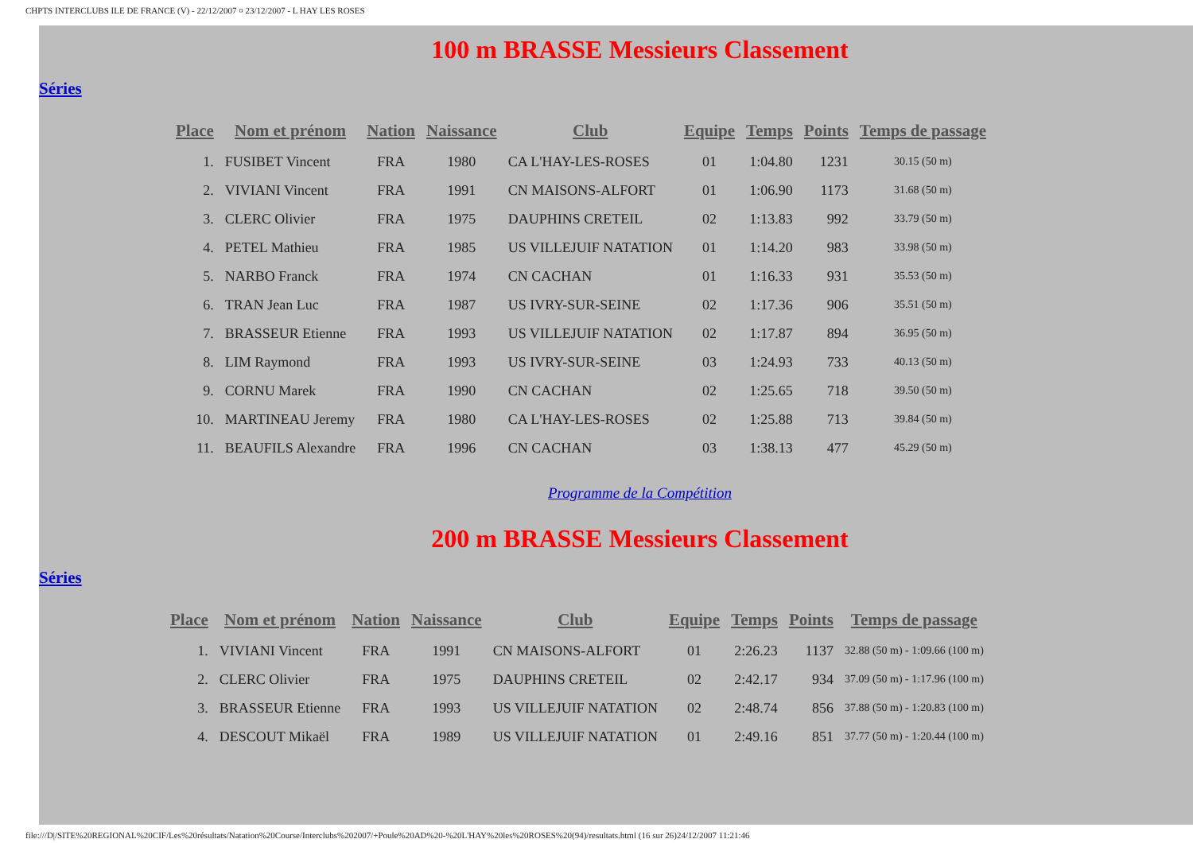CHPTS INTERCLUBS ILE DE FRANCE (V) - 22/12/2007 ¤ 23/12/2007 - L HAY LES ROSES
100 m BRASSE Messieurs Classement
Séries
| Place | Nom et prénom | Nation | Naissance | Club | Equipe | Temps | Points | Temps de passage |
| --- | --- | --- | --- | --- | --- | --- | --- | --- |
| 1. | FUSIBET Vincent | FRA | 1980 | CA L'HAY-LES-ROSES | 01 | 1:04.80 | 1231 | 30.15 (50 m) |
| 2. | VIVIANI Vincent | FRA | 1991 | CN MAISONS-ALFORT | 01 | 1:06.90 | 1173 | 31.68 (50 m) |
| 3. | CLERC Olivier | FRA | 1975 | DAUPHINS CRETEIL | 02 | 1:13.83 | 992 | 33.79 (50 m) |
| 4. | PETEL Mathieu | FRA | 1985 | US VILLEJUIF NATATION | 01 | 1:14.20 | 983 | 33.98 (50 m) |
| 5. | NARBO Franck | FRA | 1974 | CN CACHAN | 01 | 1:16.33 | 931 | 35.53 (50 m) |
| 6. | TRAN Jean Luc | FRA | 1987 | US IVRY-SUR-SEINE | 02 | 1:17.36 | 906 | 35.51 (50 m) |
| 7. | BRASSEUR Etienne | FRA | 1993 | US VILLEJUIF NATATION | 02 | 1:17.87 | 894 | 36.95 (50 m) |
| 8. | LIM Raymond | FRA | 1993 | US IVRY-SUR-SEINE | 03 | 1:24.93 | 733 | 40.13 (50 m) |
| 9. | CORNU Marek | FRA | 1990 | CN CACHAN | 02 | 1:25.65 | 718 | 39.50 (50 m) |
| 10. | MARTINEAU Jeremy | FRA | 1980 | CA L'HAY-LES-ROSES | 02 | 1:25.88 | 713 | 39.84 (50 m) |
| 11. | BEAUFILS Alexandre | FRA | 1996 | CN CACHAN | 03 | 1:38.13 | 477 | 45.29 (50 m) |
Programme de la Compétition
200 m BRASSE Messieurs Classement
Séries
| Place | Nom et prénom | Nation | Naissance | Club | Equipe | Temps | Points | Temps de passage |
| --- | --- | --- | --- | --- | --- | --- | --- | --- |
| 1. | VIVIANI Vincent | FRA | 1991 | CN MAISONS-ALFORT | 01 | 2:26.23 | 1137 | 32.88 (50 m) - 1:09.66 (100 m) |
| 2. | CLERC Olivier | FRA | 1975 | DAUPHINS CRETEIL | 02 | 2:42.17 | 934 | 37.09 (50 m) - 1:17.96 (100 m) |
| 3. | BRASSEUR Etienne | FRA | 1993 | US VILLEJUIF NATATION | 02 | 2:48.74 | 856 | 37.88 (50 m) - 1:20.83 (100 m) |
| 4. | DESCOUT Mikaël | FRA | 1989 | US VILLEJUIF NATATION | 01 | 2:49.16 | 851 | 37.77 (50 m) - 1:20.44 (100 m) |
file:///D|/SITE%20REGIONAL%20CIF/Les%20résultats/Natation%20Course/Interclubs%202007/+Poule%20AD%20-%20L'HAY%20les%20ROSES%20(94)/resultats.html (16 sur 26)24/12/2007 11:21:46